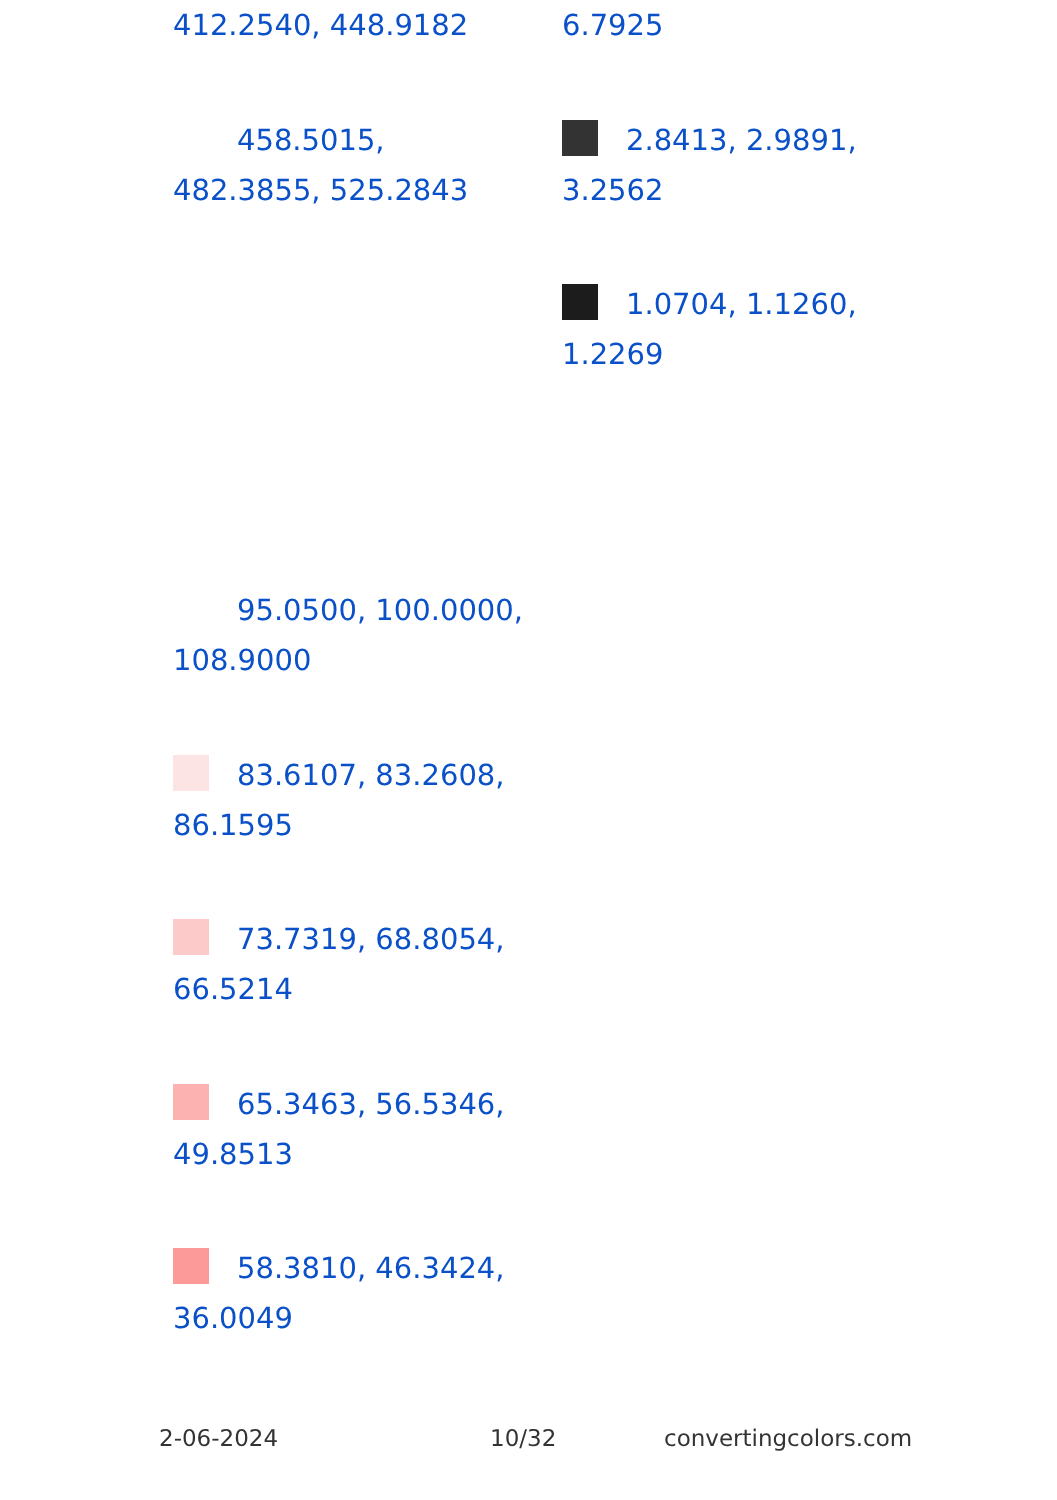412.2540, 448.9182
458.5015, 482.3855, 525.2843
95.0500, 100.0000, 108.9000
83.6107, 83.2608, 86.1595
73.7319, 68.8054, 66.5214
65.3463, 56.5346, 49.8513
58.3810, 46.3424, 36.0049
6.7925
2.8413, 2.9891, 3.2562
1.0704, 1.1260, 1.2269
2-06-2024 10/32 convertingcolors.com